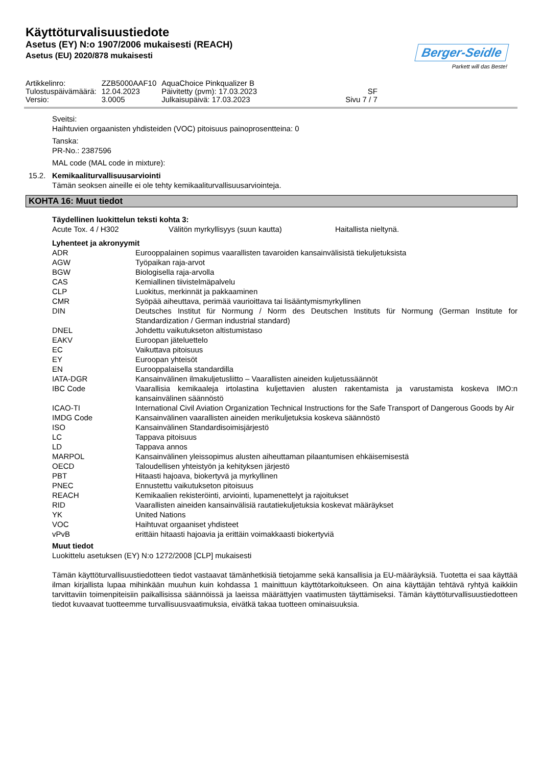Käyttöturvalisuustiedote
Asetus (EY) N:o 1907/2006 mukaisesti (REACH)
Asetus (EU) 2020/878 mukaisesti
Berger-Seidle
Parkett will das Beste!
| Artikkelinro: | ZZB5000AAF10 | AquaChoice Pinkqualizer B | |
| Tulostuspäivämäärä: | 12.04.2023 | Päivitetty (pvm): 17.03.2023 | SF |
| Versio: | 3.0005 | Julkaisupäivä: 17.03.2023 | Sivu 7 / 7 |
Sveitsi:
Haihtuvien orgaanisten yhdisteiden (VOC) pitoisuus painoprosentteina: 0
Tanska:
PR-No.: 2387596
MAL code (MAL code in mixture):
15.2. Kemikaaliturvallisuusarviointi
Tämän seoksen aineille ei ole tehty kemikaaliturvallisuusarviointeja.
KOHTA 16: Muut tiedot
Täydellinen luokittelun teksti kohta 3:
| Acute Tox. 4 / H302 | Välitön myrkyllisyys (suun kautta) | Haitallista nieltynä. |
Lyhenteet ja akronyymit
| ADR | Eurooppalainen sopimus vaarallisten tavaroiden kansainvälisistä tiekuljetuksista |
| AGW | Työpaikan raja-arvot |
| BGW | Biologisella raja-arvolla |
| CAS | Kemiallinen tiivistelmäpalvelu |
| CLP | Luokitus, merkinnät ja pakkaaminen |
| CMR | Syöpää aiheuttava, perimää vaurioittava tai lisääntymismyrkyllinen |
| DIN | Deutsches Institut für Normung / Norm des Deutschen Instituts für Normung (German Institute for Standardization / German industrial standard) |
| DNEL | Johdettu vaikutukseton altistumistaso |
| EAKV | Euroopan jäteluettelo |
| EC | Vaikuttava pitoisuus |
| EY | Euroopan yhteisöt |
| EN | Eurooppalaisella standardilla |
| IATA-DGR | Kansainvälinen ilmakuljetusliitto – Vaarallisten aineiden kuljetussäännöt |
| IBC Code | Vaarallisia kemikaaleja irtolastina kuljettavien alusten rakentamista ja varustamista koskeva IMO:n kansainvälinen säännöstö |
| ICAO-TI | International Civil Aviation Organization Technical Instructions for the Safe Transport of Dangerous Goods by Air |
| IMDG Code | Kansainvälinen vaarallisten aineiden merikuljetuksia koskeva säännöstö |
| ISO | Kansainvälinen Standardisoimisjärjestö |
| LC | Tappava pitoisuus |
| LD | Tappava annos |
| MARPOL | Kansainvälinen yleissopimus alusten aiheuttaman pilaantumisen ehkäisemisestä |
| OECD | Taloudellisen yhteistyön ja kehityksen järjestö |
| PBT | Hitaasti hajoava, biokertyvä ja myrkyllinen |
| PNEC | Ennustettu vaikutukseton pitoisuus |
| REACH | Kemikaalien rekisteröinti, arviointi, lupamenettelyt ja rajoitukset |
| RID | Vaarallisten aineiden kansainvälisiä rautatiekuljetuksia koskevat määräykset |
| YK | United Nations |
| VOC | Haihtuvat orgaaniset yhdisteet |
| vPvB | erittäin hitaasti hajoavia ja erittäin voimakkaasti biokertyviä |
Muut tiedot
Luokittelu asetuksen (EY) N:o 1272/2008 [CLP] mukaisesti
Tämän käyttöturvallisuustiedotteen tiedot vastaavat tämänhetkisiä tietojamme sekä kansallisia ja EU-määräyksiä. Tuotetta ei saa käyttää ilman kirjallista lupaa mihinkään muuhun kuin kohdassa 1 mainittuun käyttötarkoitukseen. On aina käyttäjän tehtävä ryhtyä kaikkiin tarvittaviin toimenpiteisiin paikallisissa säännöissä ja laeissa määrättyjen vaatimusten täyttämiseksi. Tämän käyttöturvallisuustiedotteen tiedot kuvaavat tuotteemme turvallisuusvaatimuksia, eivätkä takaa tuotteen ominaisuuksia.